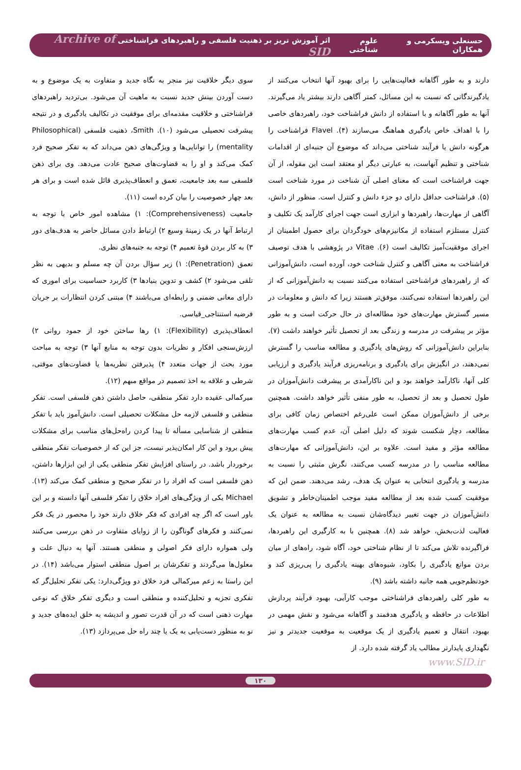حسنعلی ویسکرمی و همکاران علوم شناختی اثر آموزش تریز بر ذهنیت فلسفی و راهبردهای فراشناختی Archive of SID
دارند و به طور آگاهانه فعالیت‌هایی را برای بهبود آنها انتخاب می‌کنند از یادگیرندگانی که نسبت به این مسائل، کمتر آگاهی دارند بیشتر یاد می‌گیرند. آنها به طور آگاهانه و با استفاده از دانش فراشناخت خود، راهبردهای خاصی را با اهداف خاص یادگیری هماهنگ می‌سازند (۴). Flavel فراشناخت را هرگونه دانش یا فرآیند شناختی می‌داند که موضوع آن جنبه‌ای از اقدامات شناختی و تنظیم آنهاست، به عبارتی دیگر او معتقد است این مقوله، از آن جهت فراشناخت است که معنای اصلی آن شناخت در مورد شناخت است (۵). فراشناخت حداقل دارای دو جزء دانش و کنترل است. منظور از دانش، آگاهی از مهارت‌ها، راهبردها و ابزاری است جهت اجرای کارآمد یک تکلیف و کنترل مستلزم استفاده از مکانیزم‌های خودگردان برای حصول اطمینان از اجرای موفقیت‌آمیز تکالیف است (۶). Vitae در پژوهشی با هدف توصیف فراشناخت به معنی آگاهی و کنترل شناخت خود، آورده است، دانش‌آموزانی که از راهبردهای فراشناختی استفاده می‌کنند نسبت به دانش‌آموزانی که از این راهبردها استفاده نمی‌کنند، موفق‌تر هستند زیرا که دانش و معلومات در مسیر گسترش مهارت‌های خود مطالعه‌ای در حال حرکت است و به طور مؤثر بر پیشرفت در مدرسه و زندگی بعد از تحصیل تأثیر خواهند داشت (۷). بنابراین دانش‌آموزانی که روش‌های یادگیری و مطالعه مناسب را گسترش نمی‌دهند، در انگیزش برای یادگیری و برنامه‌ریزی فرآیند یادگیری و ارزیابی کلی آنها، ناکارآمد خواهند بود و این ناکارآمدی بر پیشرفت دانش‌آموزان در طول تحصیل و بعد از تحصیل، به طور منفی تأثیر خواهد داشت. همچنین برخی از دانش‌آموزان ممکن است علی‌رغم اختصاص زمان کافی برای مطالعه، دچار شکست شوند که دلیل اصلی آن، عدم کسب مهارت‌های مطالعه مؤثر و مفید است. علاوه بر این، دانش‌آموزانی که مهارت‌های مطالعه مناسب را در مدرسه کسب می‌کنند، نگرش مثبتی را نسبت به مدرسه و یادگیری انتخابی به عنوان یک هدف، رشد می‌دهند. ضمن این که موفقیت کسب شده بعد از مطالعه مفید موجب اطمینان‌خاطر و تشویق دانش‌آموزان در جهت تغییر دیدگاه‌شان نسبت به مطالعه به عنوان یک فعالیت لذت‌بخش، خواهد شد (۸). همچنین با به کارگیری این راهبردها، فراگیرنده تلاش می‌کند تا از نظام شناختی خود، آگاه شود، راه‌های از میان بردن موانع یادگیری را بکاود، شیوه‌های بهینه یادگیری را پی‌ریزی کند و خودنظم‌جویی همه جانبه داشته باشد (۹).
به طور کلی راهبردهای فراشناختی موجب کارآیی، بهبود فرآیند پردازش اطلاعات در حافظه و یادگیری هدفمند و آگاهانه می‌شود و نقش مهمی در بهبود، انتقال و تعمیم یادگیری از یک موقعیت به موقعیت جدیدتر و نیز نگهداری پایدارتر مطالب یاد گرفته شده دارد. از
سوی دیگر خلاقیت نیز منجر به نگاه جدید و متفاوت به یک موضوع و به دست آوردن بینش جدید نسبت به ماهیت آن می‌شود. بی‌تردید راهبردهای فراشناختی و خلاقیت مقدمه‌ای برای موفقیت در تکالیف یادگیری و در نتیجه پیشرفت تحصیلی می‌شود (۱۰). Smith، ذهنیت فلسفی (Philosophical mentality) را توانایی‌ها و ویژگی‌های ذهن می‌داند که به تفکر صحیح فرد کمک می‌کند و او را به قضاوت‌های صحیح عادت می‌دهد. وی برای ذهن فلسفی سه بعد جامعیت، تعمق و انعطاف‌پذیری قائل شده است و برای هر بعد چهار خصوصیت را بیان کرده است (۱۱).
جامعیت (Comprehensiveness): ۱) مشاهده امور خاص با توجه به ارتباط آنها در یک زمینهٔ وسیع ۲) ارتباط دادن مسائل حاضر به هدف‌های دور ۳) به کار بردن قوهٔ تعمیم ۴) توجه به جنبه‌های نظری.
تعمق (Penetration): ۱) زیر سؤال بردن آن چه مسلم و بدیهی به نظر تلقی می‌شود ۲) کشف و تدوین بنیادها ۳) کاربرد حساسیت برای اموری که دارای معانی ضمنی و رابطه‌ای می‌باشند ۴) مبتنی کردن انتظارات بر جریان فرضیه استنتاجی_قیاسی.
انعطاف‌پذیری (Flexibility): ۱) رها ساختن خود از جمود روانی ۲) ارزش‌سنجی افکار و نظریات بدون توجه به منابع آنها ۳) توجه به مباحث مورد بحث از جهات متعدد ۴) پذیرفتن نظریه‌ها یا قضاوت‌های موقتی، شرطی و علاقه به اخذ تصمیم در مواقع مبهم (۱۲).
میرکمالی عقیده دارد تفکر منطقی، حاصل داشتن ذهن فلسفی است. تفکر منطقی و فلسفی لازمه حل مشکلات تحصیلی است. دانش‌آموز باید با تفکر منطقی از شناسایی مسأله تا پیدا کردن راه‌حل‌های مناسب برای مشکلات پیش برود و این کار امکان‌پذیر نیست، جز این که از خصوصیات تفکر منطقی برخوردار باشد. در راستای افزایش تفکر منطقی یکی از این ابزارها داشتن، ذهن فلسفی است که افراد را در تفکر صحیح و منطقی کمک می‌کند (۱۳). Michael یکی از ویژگی‌های افراد خلاق را تفکر فلسفی آنها دانسته و بر این باور است که اگر چه افرادی که فکر خلاق دارند خود را محصور در یک فکر نمی‌کنند و فکرهای گوناگون را از زوایای متفاوت در ذهن بررسی می‌کنند ولی همواره دارای فکر اصولی و منطقی هستند. آنها به دنبال علت و معلول‌ها می‌گردند و تفکرشان بر اصول منطقی استوار می‌باشد (۱۴). در این راستا به زعم میرکمالی فرد خلاق دو ویژگی‌دارد: یکی تفکر تحلیل‌گر که تفکری تجزیه و تحلیل‌کننده و منطقی است و دیگری تفکر خلاق که نوعی مهارت ذهنی است که در آن قدرت تصور و اندیشه به خلق ایده‌های جدید و نو به منظور دست‌یابی به یک یا چند راه حل می‌پردازد (۱۳).
www.SID.ir
۱۳۰